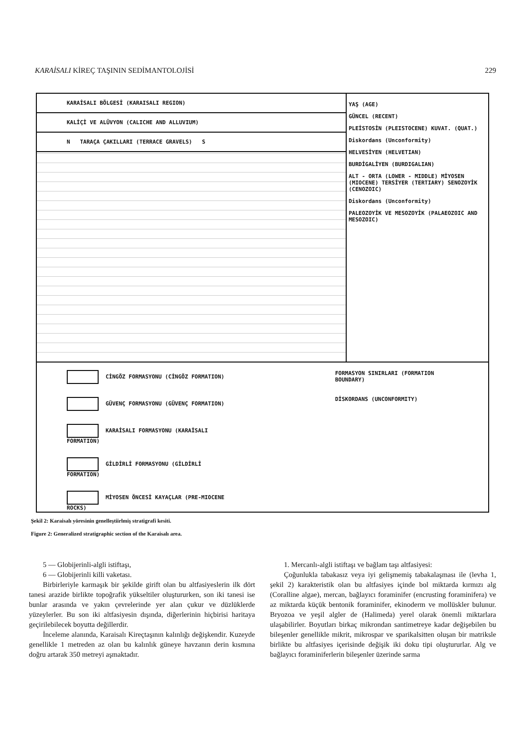KARAİSALI KİREÇ TAŞININ SEDİMANTOLOJİSİ 229
KARAİSALI BÖLGESİ (KARAISALI REGION)
KALİÇİ VE ALÜVYON (CALICHE AND ALLUVIUM)
N TARAÇA ÇAKILLARI (TERRACE GRAVELS) S
YAŞ (AGE)
GÜNCEL (RECENT)
PLEİSTOSİN (PLEISTOCENE) KUVAT. (QUAT.)
Diskordans (Unconformity)
HELVESİYEN (HELVETIAN)
BURDİGALİYEN (BURDIGALIAN)
ALT - ORTA (LOWER - MIDDLE) MİYOSEN (MIOCENE) TERSİYER (TERTIARY) SENOZOYİK (CENOZOIC)
Diskordans (Unconformity)
PALEOZOYİK VE MESOZOYİK (PALAEOZOIC AND MESOZOIC)
CİNGÖZ FORMASYONU (CİNGÖZ FORMATION)
GÜVENÇ FORMASYONU (GÜVENÇ FORMATION)
KARAİSALI FORMASYONU (KARAİSALI FORMATION)
GİLDİRLİ FORMASYONU (GİLDİRLİ FORMATION)
MİYOSEN ÖNCESİ KAYAÇLAR (PRE-MIOCENE ROCKS)
FORMASYON SINIRLARI (FORMATION BOUNDARY)
DİSKORDANS (UNCONFORMITY)
Şekil 2: Karaisalı yöresinin genelleştiirlmiş stratigrafi kesiti.
Figure 2: Generalized stratigraphic section of the Karaisalı area.
5 — Globijerinli-algli istiftaşı,
6 — Globijerinli killi vaketası.
Birbirleriyle karmaşık bir şekilde girift olan bu altfasiyeslerin ilk dört tanesi arazide birlikte topoğrafik yükseltiler oluştururken, son iki tanesi ise bunlar arasında ve yakın çevrelerinde yer alan çukur ve düzlüklerde yüzeylerler. Bu son iki altfasiyesin dışında, diğerlerinin hiçbirisi haritaya geçirilebilecek boyutta değillerdir.
İnceleme alanında, Karaisalı Kireçtaşının kalınlığı değişkendir. Kuzeyde genellikle 1 metreden az olan bu kalınlık güneye havzanın derin kısmına doğru artarak 350 metreyi aşmaktadır.
1. Mercanlı-algli istiftaşı ve bağlam taşı altfasiyesi:
Çoğunlukla tabakasız veya iyi gelişmemiş tabakalaşması ile (levha 1, şekil 2) karakteristik olan bu altfasiyes içinde bol miktarda kırmızı alg (Coralline algae), mercan, bağlayıcı foraminifer (encrusting foraminifera) ve az miktarda küçük bentonik foraminifer, ekinoderm ve mollüskler bulunur. Bryozoa ve yeşil algler de (Halimeda) yerel olarak önemli miktarlara ulaşabilirler. Boyutları birkaç mikrondan santimetreye kadar değişebilen bu bileşenler genellikle mikrit, mikrospar ve sparikalsitten oluşan bir matriksle birlikte bu altfasiyes içerisinde değişik iki doku tipi oluştururlar. Alg ve bağlayıcı foraminiferlerin bileşenler üzerinde sarma